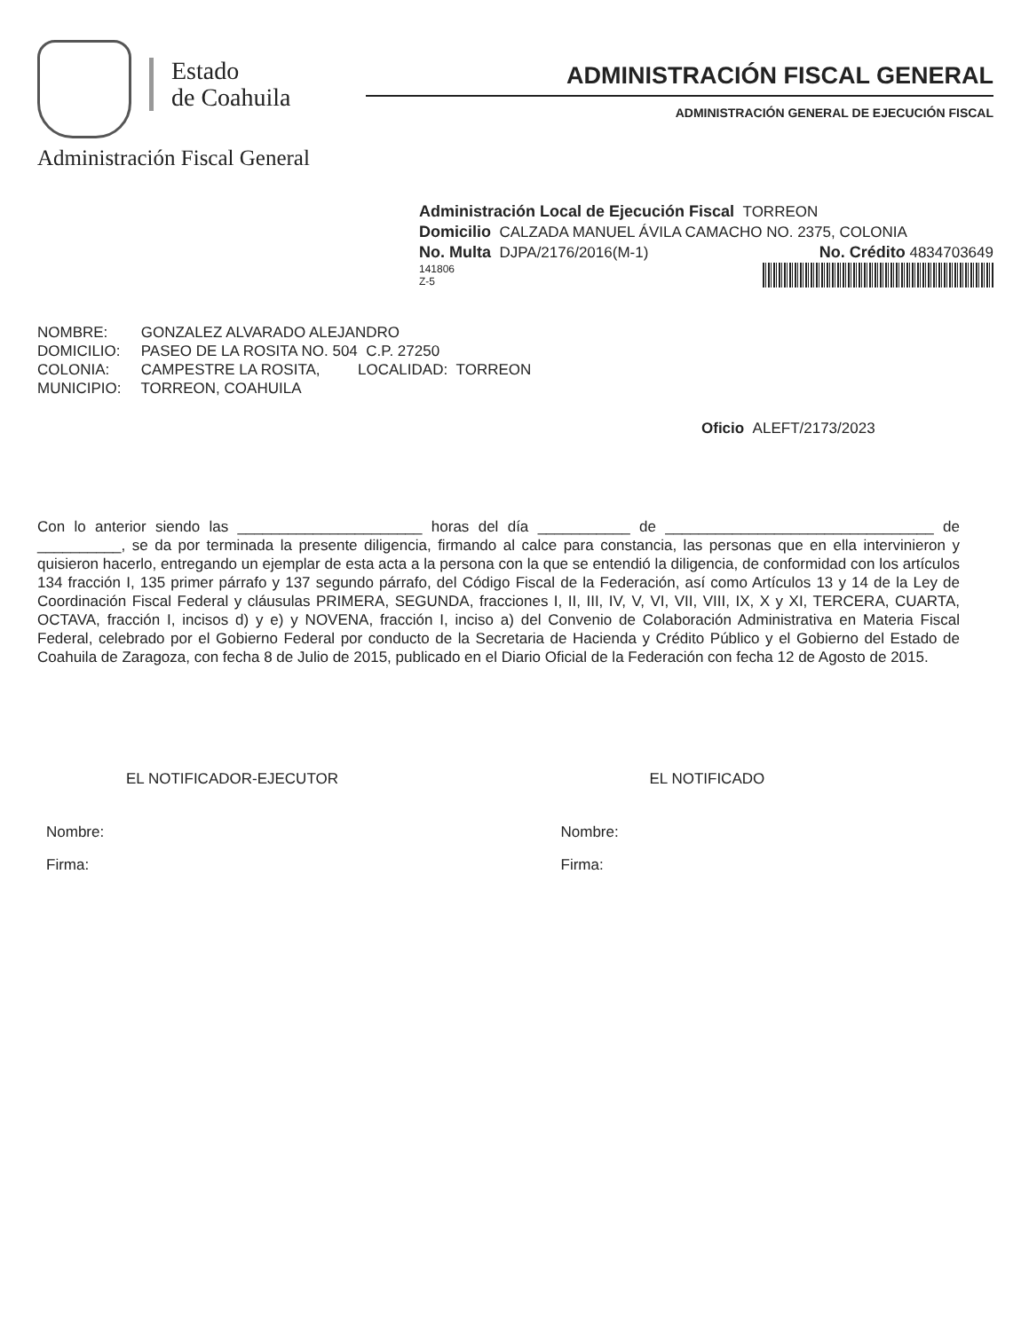Estado
de Coahuila
Administración Fiscal General
ADMINISTRACIÓN FISCAL GENERAL
ADMINISTRACIÓN GENERAL DE EJECUCIÓN FISCAL
Administración Local de Ejecución Fiscal TORREON
Domicilio CALZADA MANUEL ÁVILA CAMACHO NO. 2375, COLONIA
No. Multa DJPA/2176/2016(M-1) No. Crédito 4834703649
141806
Z-5
NOMBRE: GONZALEZ ALVARADO ALEJANDRO
DOMICILIO: PASEO DE LA ROSITA NO. 504 C.P. 27250
COLONIA: CAMPESTRE LA ROSITA, LOCALIDAD: TORREON
MUNICIPIO: TORREON, COAHUILA
Oficio ALEFT/2173/2023
Con lo anterior siendo las ______________________ horas del día ___________ de ________________________________ de __________, se da por terminada la presente diligencia, firmando al calce para constancia, las personas que en ella intervinieron y quisieron hacerlo, entregando un ejemplar de esta acta a la persona con la que se entendió la diligencia, de conformidad con los artículos 134 fracción I, 135 primer párrafo y 137 segundo párrafo, del Código Fiscal de la Federación, así como Artículos 13 y 14 de la Ley de Coordinación Fiscal Federal y cláusulas PRIMERA, SEGUNDA, fracciones I, II, III, IV, V, VI, VII, VIII, IX, X y XI, TERCERA, CUARTA, OCTAVA, fracción I, incisos d) y e) y NOVENA, fracción I, inciso a) del Convenio de Colaboración Administrativa en Materia Fiscal Federal, celebrado por el Gobierno Federal por conducto de la Secretaria de Hacienda y Crédito Público y el Gobierno del Estado de Coahuila de Zaragoza, con fecha 8 de Julio de 2015, publicado en el Diario Oficial de la Federación con fecha 12 de Agosto de 2015.
EL NOTIFICADOR-EJECUTOR
Nombre:
Firma:
EL NOTIFICADO
Nombre:
Firma: